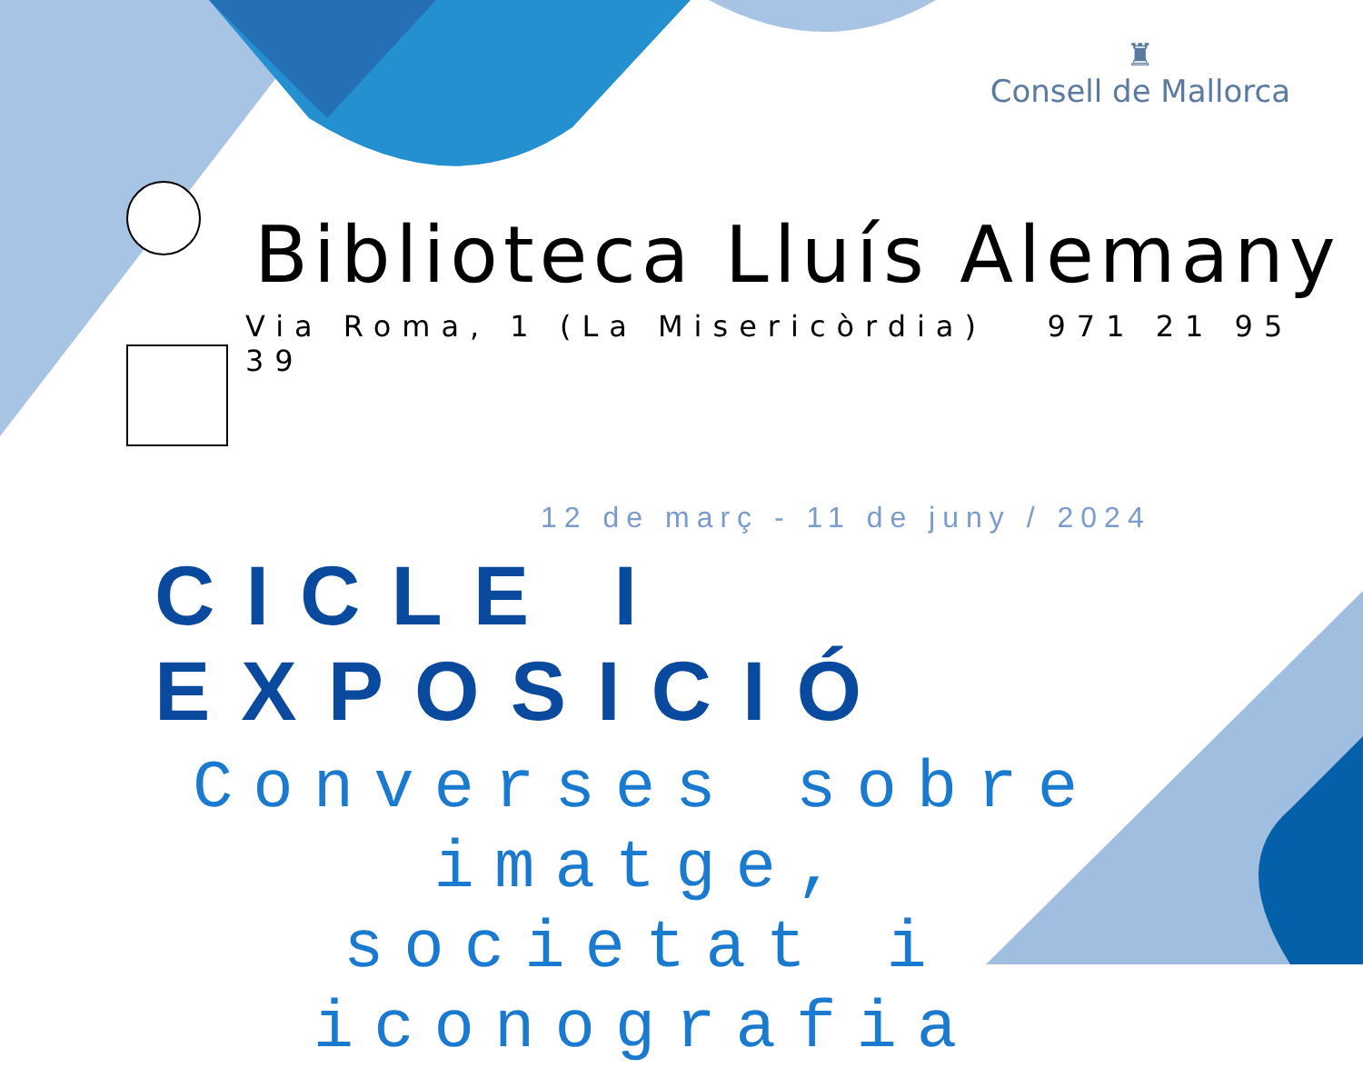♜
Consell de Mallorca
Biblioteca Lluís Alemany
Via Roma, 1 (La Misericòrdia) 971 21 95 39
12 de març - 11 de juny / 2024
CICLE I EXPOSICIÓ
Converses sobre imatge, societat i iconografia